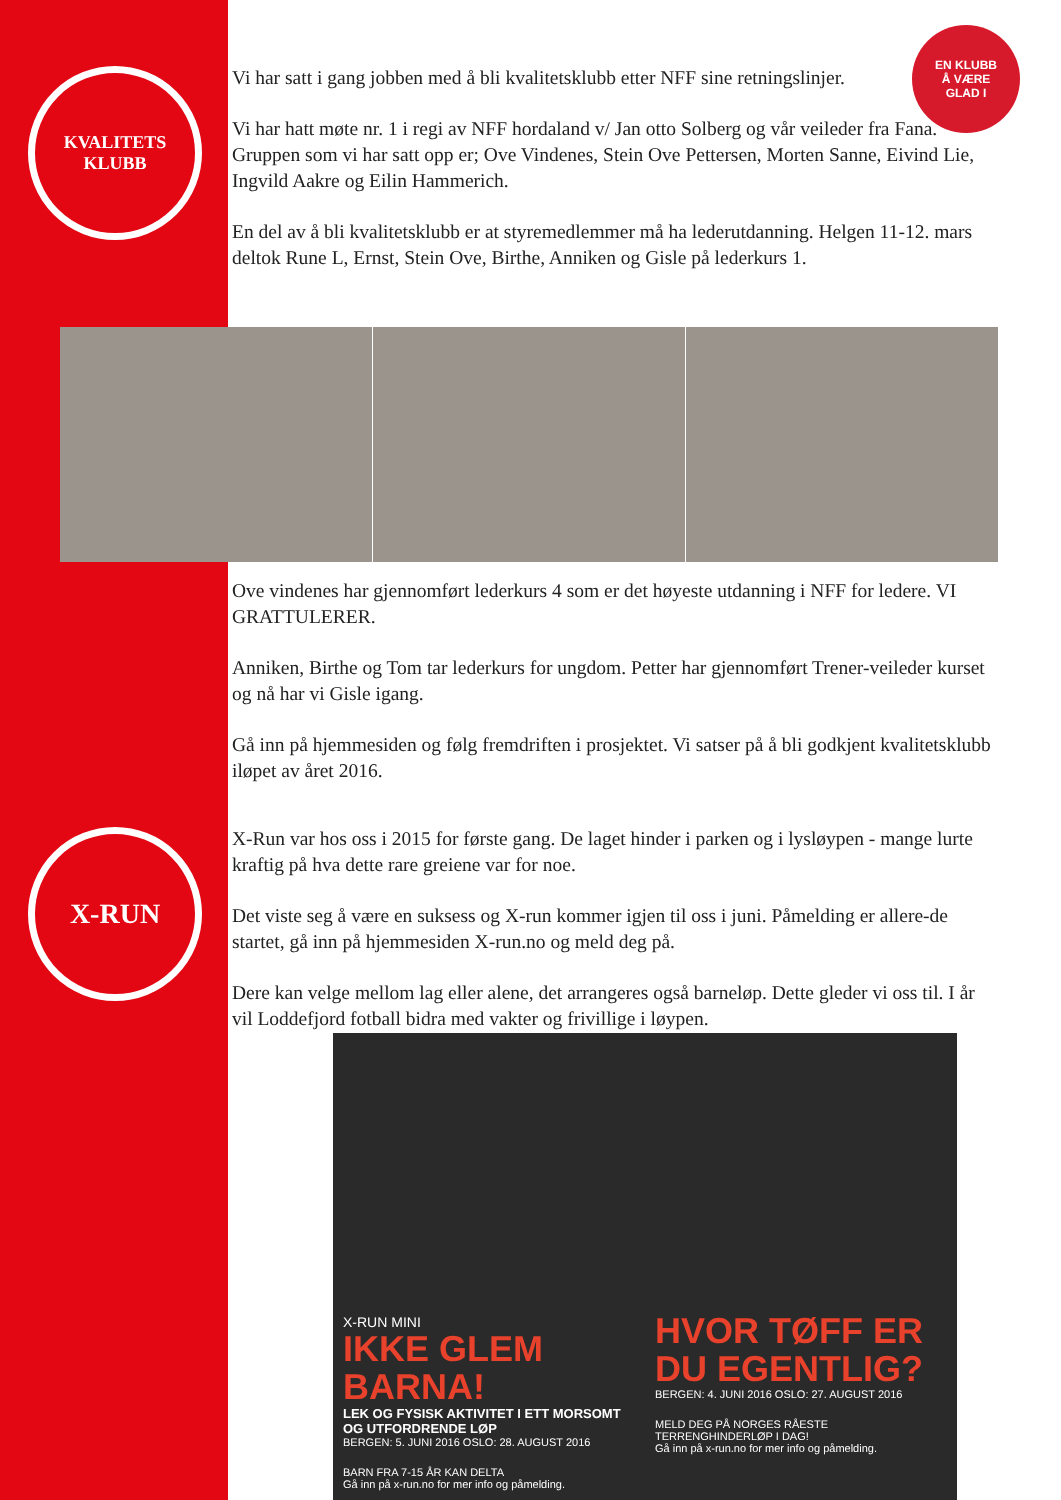KVALITETS
KLUBB
X-RUN
EN KLUBB
Å VÆRE
GLAD I
Vi har satt i gang jobben med å bli kvalitetsklubb etter NFF sine retningslinjer.
Vi har hatt møte nr. 1 i regi av NFF hordaland v/ Jan otto Solberg og vår veileder fra Fana. Gruppen som vi har satt opp er; Ove Vindenes, Stein Ove Pettersen, Morten Sanne, Eivind Lie, Ingvild Aakre og Eilin Hammerich.
En del av å bli kvalitetsklubb er at styremedlemmer må ha lederutdanning. Helgen 11-12. mars deltok Rune L, Ernst, Stein Ove, Birthe, Anniken og Gisle på lederkurs 1.
Ove vindenes har gjennomført lederkurs 4 som er det høyeste utdanning i NFF for ledere. VI GRATTULERER.
Anniken, Birthe og Tom tar lederkurs for ungdom. Petter har gjennomført Trener-veileder kurset og nå har vi Gisle igang.
Gå inn på hjemmesiden og følg fremdriften i prosjektet. Vi satser på å bli godkjent kvalitetsklubb iløpet av året 2016.
X-Run var hos oss i 2015 for første gang. De laget hinder i parken og i lysløypen - mange lurte kraftig på hva dette rare greiene var for noe.
Det viste seg å være en suksess og X-run kommer igjen til oss i juni. Påmelding er allere-de startet, gå inn på hjemmesiden X-run.no og meld deg på.
Dere kan velge mellom lag eller alene, det arrangeres også barneløp. Dette gleder vi oss til. I år vil Loddefjord fotball bidra med vakter og frivillige i løypen.
X-RUN MINI
IKKE GLEM BARNA!
LEK OG FYSISK AKTIVITET I ETT MORSOMT OG UTFORDRENDE LØP
BERGEN: 5. JUNI 2016 OSLO: 28. AUGUST 2016
BARN FRA 7-15 ÅR KAN DELTA
Gå inn på x-run.no for mer info og påmelding.
HVOR TØFF ER DU EGENTLIG?
BERGEN: 4. JUNI 2016 OSLO: 27. AUGUST 2016
MELD DEG PÅ NORGES RÅESTE TERRENGHINDERLØP I DAG!
Gå inn på x-run.no for mer info og påmelding.